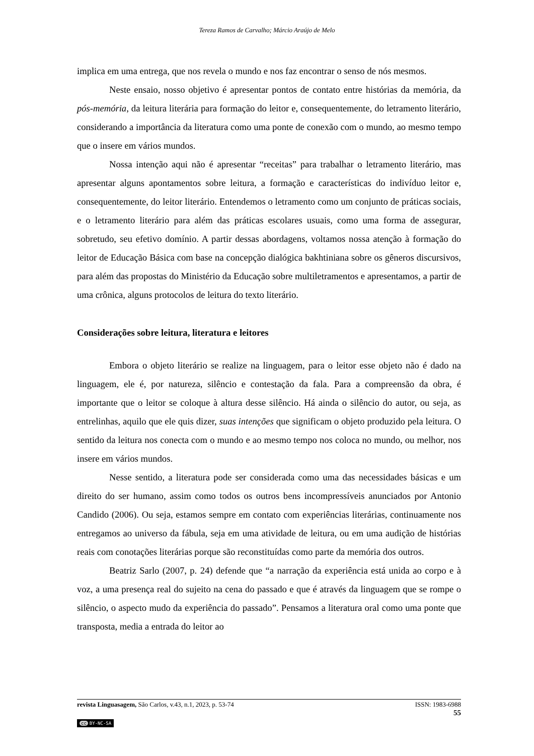Tereza Ramos de Carvalho; Márcio Araújo de Melo
implica em uma entrega, que nos revela o mundo e nos faz encontrar o senso de nós mesmos.
Neste ensaio, nosso objetivo é apresentar pontos de contato entre histórias da memória, da pós-memória, da leitura literária para formação do leitor e, consequentemente, do letramento literário, considerando a importância da literatura como uma ponte de conexão com o mundo, ao mesmo tempo que o insere em vários mundos.
Nossa intenção aqui não é apresentar “receitas” para trabalhar o letramento literário, mas apresentar alguns apontamentos sobre leitura, a formação e características do indivíduo leitor e, consequentemente, do leitor literário. Entendemos o letramento como um conjunto de práticas sociais, e o letramento literário para além das práticas escolares usuais, como uma forma de assegurar, sobretudo, seu efetivo domínio. A partir dessas abordagens, voltamos nossa atenção à formação do leitor de Educação Básica com base na concepção dialógica bakhtiniana sobre os gêneros discursivos, para além das propostas do Ministério da Educação sobre multiletramentos e apresentamos, a partir de uma crônica, alguns protocolos de leitura do texto literário.
Considerações sobre leitura, literatura e leitores
Embora o objeto literário se realize na linguagem, para o leitor esse objeto não é dado na linguagem, ele é, por natureza, silêncio e contestação da fala. Para a compreensão da obra, é importante que o leitor se coloque à altura desse silêncio. Há ainda o silêncio do autor, ou seja, as entrelinhas, aquilo que ele quis dizer, suas intenções que significam o objeto produzido pela leitura. O sentido da leitura nos conecta com o mundo e ao mesmo tempo nos coloca no mundo, ou melhor, nos insere em vários mundos.
Nesse sentido, a literatura pode ser considerada como uma das necessidades básicas e um direito do ser humano, assim como todos os outros bens incompressíveis anunciados por Antonio Candido (2006). Ou seja, estamos sempre em contato com experiências literárias, continuamente nos entregamos ao universo da fábula, seja em uma atividade de leitura, ou em uma audição de histórias reais com conotações literárias porque são reconstituídas como parte da memória dos outros.
Beatriz Sarlo (2007, p. 24) defende que “a narração da experiência está unida ao corpo e à voz, a uma presença real do sujeito na cena do passado e que é através da linguagem que se rompe o silêncio, o aspecto mudo da experiência do passado”. Pensamos a literatura oral como uma ponte que transposta, media a entrada do leitor ao
revista Linguasagem, São Carlos, v.43, n.1, 2023, p. 53-74 ISSN: 1983-6988
55
cc BY-NC-SA